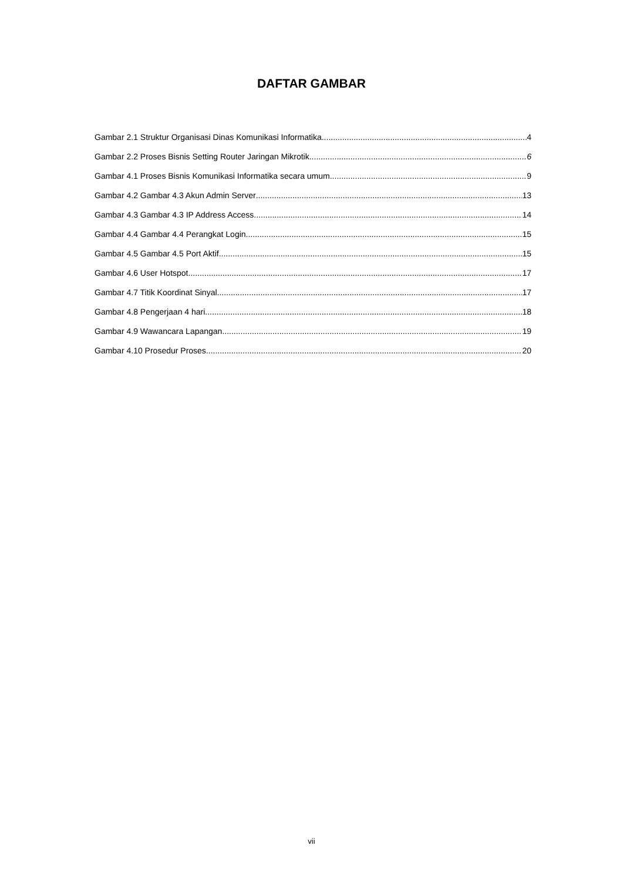DAFTAR GAMBAR
Gambar 2.1 Struktur Organisasi Dinas Komunikasi Informatika 4
Gambar 2.2 Proses Bisnis Setting Router Jaringan Mikrotik 6
Gambar 4.1 Proses Bisnis Komunikasi Informatika secara umum 9
Gambar 4.2 Gambar 4.3 Akun Admin Server 13
Gambar 4.3 Gambar 4.3 IP Address Access 14
Gambar 4.4 Gambar 4.4 Perangkat Login 15
Gambar 4.5 Gambar 4.5 Port Aktif 15
Gambar 4.6 User Hotspot 17
Gambar 4.7 Titik Koordinat Sinyal 17
Gambar 4.8 Pengerjaan 4 hari 18
Gambar 4.9 Wawancara Lapangan 19
Gambar 4.10 Prosedur Proses 20
vii